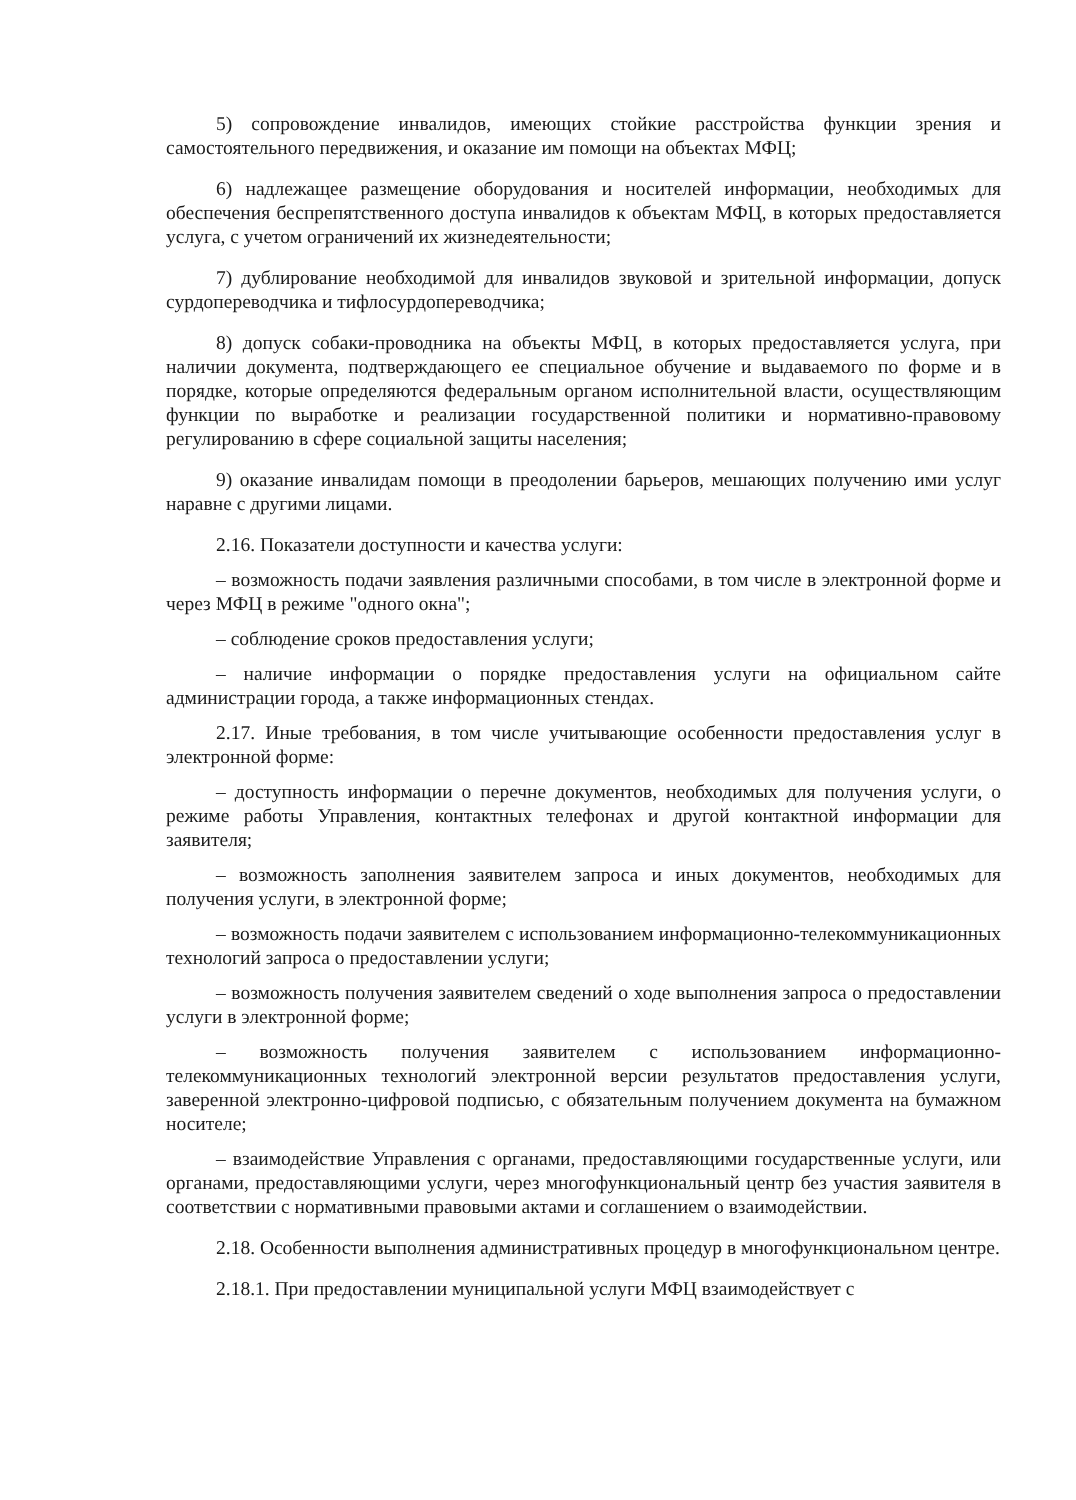5) сопровождение инвалидов, имеющих стойкие расстройства функции зрения и самостоятельного передвижения, и оказание им помощи на объектах МФЦ;
6) надлежащее размещение оборудования и носителей информации, необходимых для обеспечения беспрепятственного доступа инвалидов к объектам МФЦ, в которых предоставляется услуга, с учетом ограничений их жизнедеятельности;
7) дублирование необходимой для инвалидов звуковой и зрительной информации, допуск сурдопереводчика и тифлосурдопереводчика;
8) допуск собаки-проводника на объекты МФЦ, в которых предоставляется услуга, при наличии документа, подтверждающего ее специальное обучение и выдаваемого по форме и в порядке, которые определяются федеральным органом исполнительной власти, осуществляющим функции по выработке и реализации государственной политики и нормативно-правовому регулированию в сфере социальной защиты населения;
9) оказание инвалидам помощи в преодолении барьеров, мешающих получению ими услуг наравне с другими лицами.
2.16. Показатели доступности и качества услуги:
– возможность подачи заявления различными способами, в том числе в электронной форме и через МФЦ в режиме "одного окна";
– соблюдение сроков предоставления услуги;
– наличие информации о порядке предоставления услуги на официальном сайте администрации города, а также информационных стендах.
2.17. Иные требования, в том числе учитывающие особенности предоставления услуг в электронной форме:
– доступность информации о перечне документов, необходимых для получения услуги, о режиме работы Управления, контактных телефонах и другой контактной информации для заявителя;
– возможность заполнения заявителем запроса и иных документов, необходимых для получения услуги, в электронной форме;
– возможность подачи заявителем с использованием информационно-телекоммуникационных технологий запроса о предоставлении услуги;
– возможность получения заявителем сведений о ходе выполнения запроса о предоставлении услуги в электронной форме;
– возможность получения заявителем с использованием информационно-телекоммуникационных технологий электронной версии результатов предоставления услуги, заверенной электронно-цифровой подписью, с обязательным получением документа на бумажном носителе;
– взаимодействие Управления с органами, предоставляющими государственные услуги, или органами, предоставляющими услуги, через многофункциональный центр без участия заявителя в соответствии с нормативными правовыми актами и соглашением о взаимодействии.
2.18. Особенности выполнения административных процедур в многофункциональном центре.
2.18.1. При предоставлении муниципальной услуги МФЦ взаимодействует с